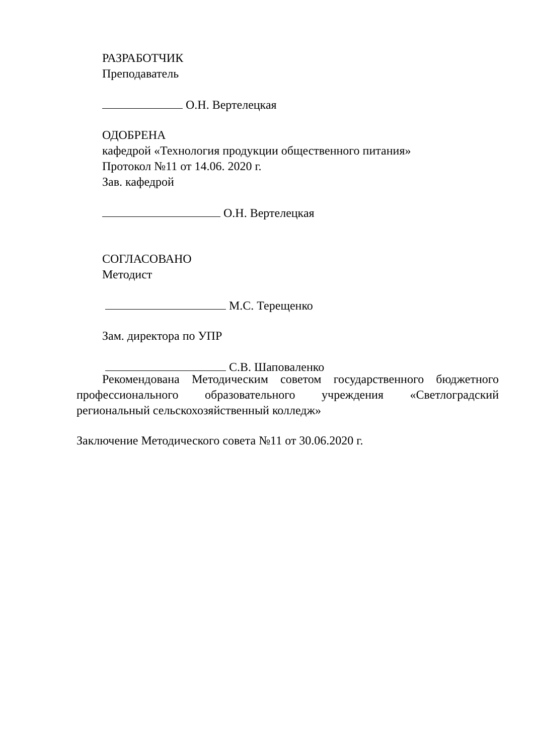РАЗРАБОТЧИК
Преподаватель
О.Н. Вертелецкая
ОДОБРЕНА
кафедрой «Технология продукции общественного питания»
Протокол №11 от 14.06. 2020 г.
Зав. кафедрой
О.Н. Вертелецкая
СОГЛАСОВАНО
Методист
М.С. Терещенко
Зам. директора по УПР
С.В. Шаповаленко
Рекомендована Методическим советом государственного бюджетного профессионального образовательного учреждения «Светлоградский региональный сельскохозяйственный колледж»
Заключение Методического совета №11 от 30.06.2020 г.